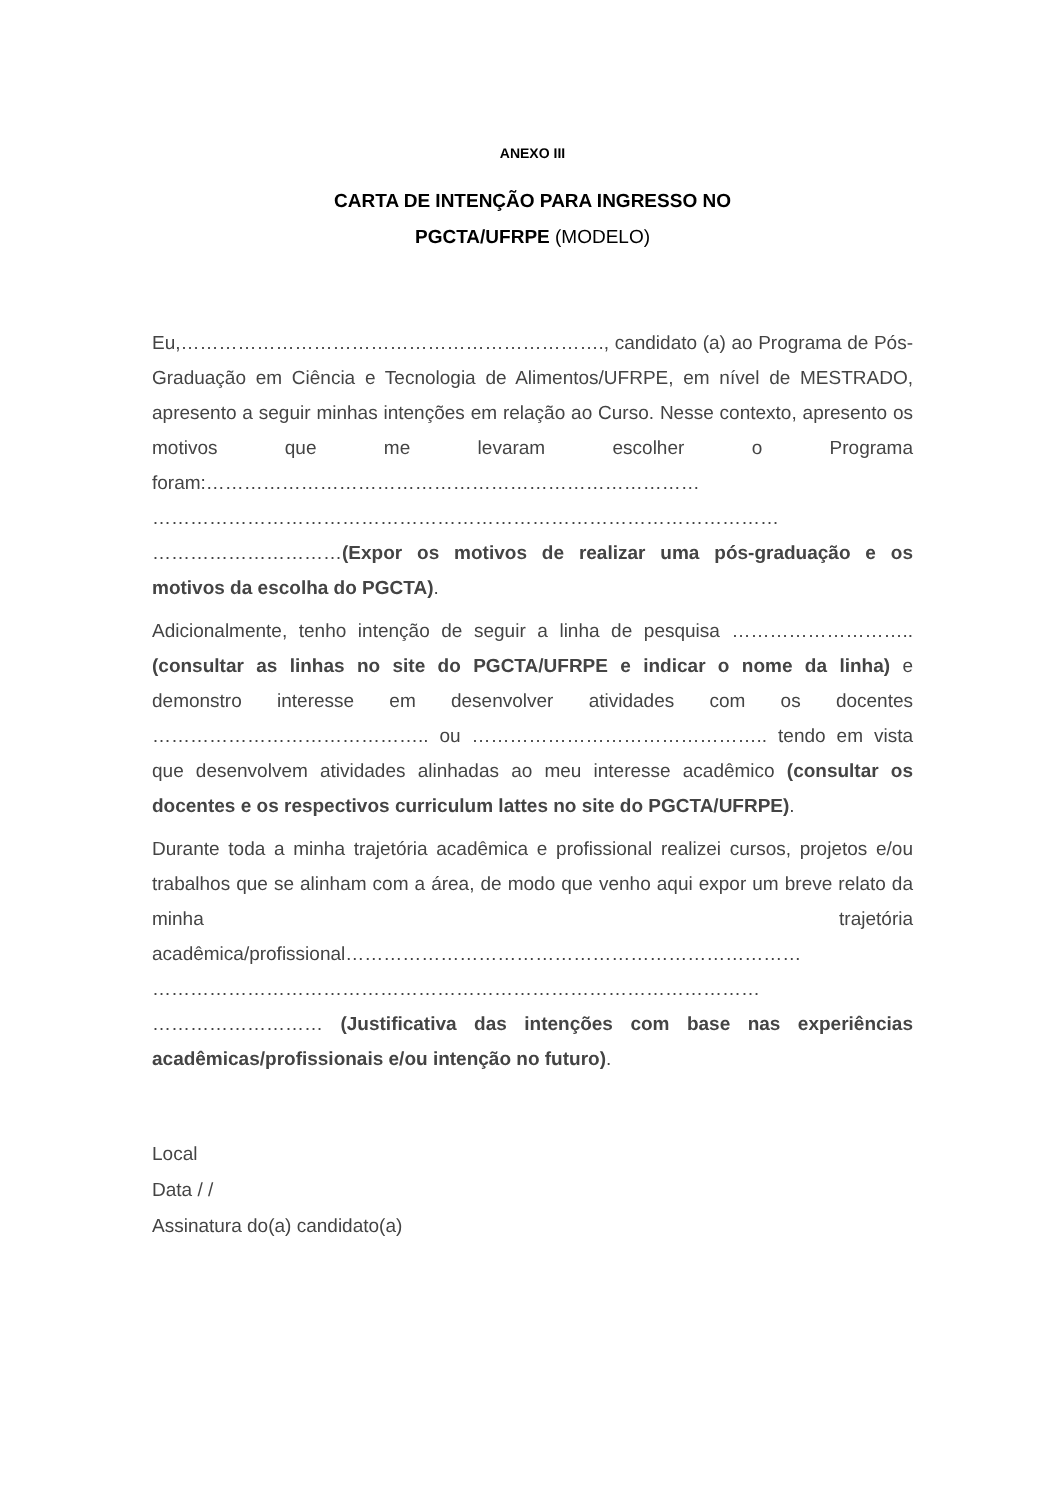ANEXO III
CARTA DE INTENÇÃO PARA INGRESSO NO
PGCTA/UFRPE (MODELO)
Eu,…………………………………………………………., candidato (a) ao Programa de Pós-Graduação em Ciência e Tecnologia de Alimentos/UFRPE, em nível de MESTRADO, apresento a seguir minhas intenções em relação ao Curso. Nesse contexto, apresento os motivos que me levaram escolher o Programa foram:…………………………………………………………………… ……………………………………………………………………………………… …………………………(Expor os motivos de realizar uma pós-graduação e os motivos da escolha do PGCTA).
Adicionalmente, tenho intenção de seguir a linha de pesquisa ……………………….. (consultar as linhas no site do PGCTA/UFRPE e indicar o nome da linha) e demonstro interesse em desenvolver atividades com os docentes …………………………………….. ou ……………………………………….. tendo em vista que desenvolvem atividades alinhadas ao meu interesse acadêmico (consultar os docentes e os respectivos curriculum lattes no site do PGCTA/UFRPE).
Durante toda a minha trajetória acadêmica e profissional realizei cursos, projetos e/ou trabalhos que se alinham com a área, de modo que venho aqui expor um breve relato da minha trajetória acadêmica/profissional……………………………………………………………… …………………………………………………………………………………… ……………………… (Justificativa das intenções com base nas experiências acadêmicas/profissionais e/ou intenção no futuro).
Local
Data / /
Assinatura do(a) candidato(a)